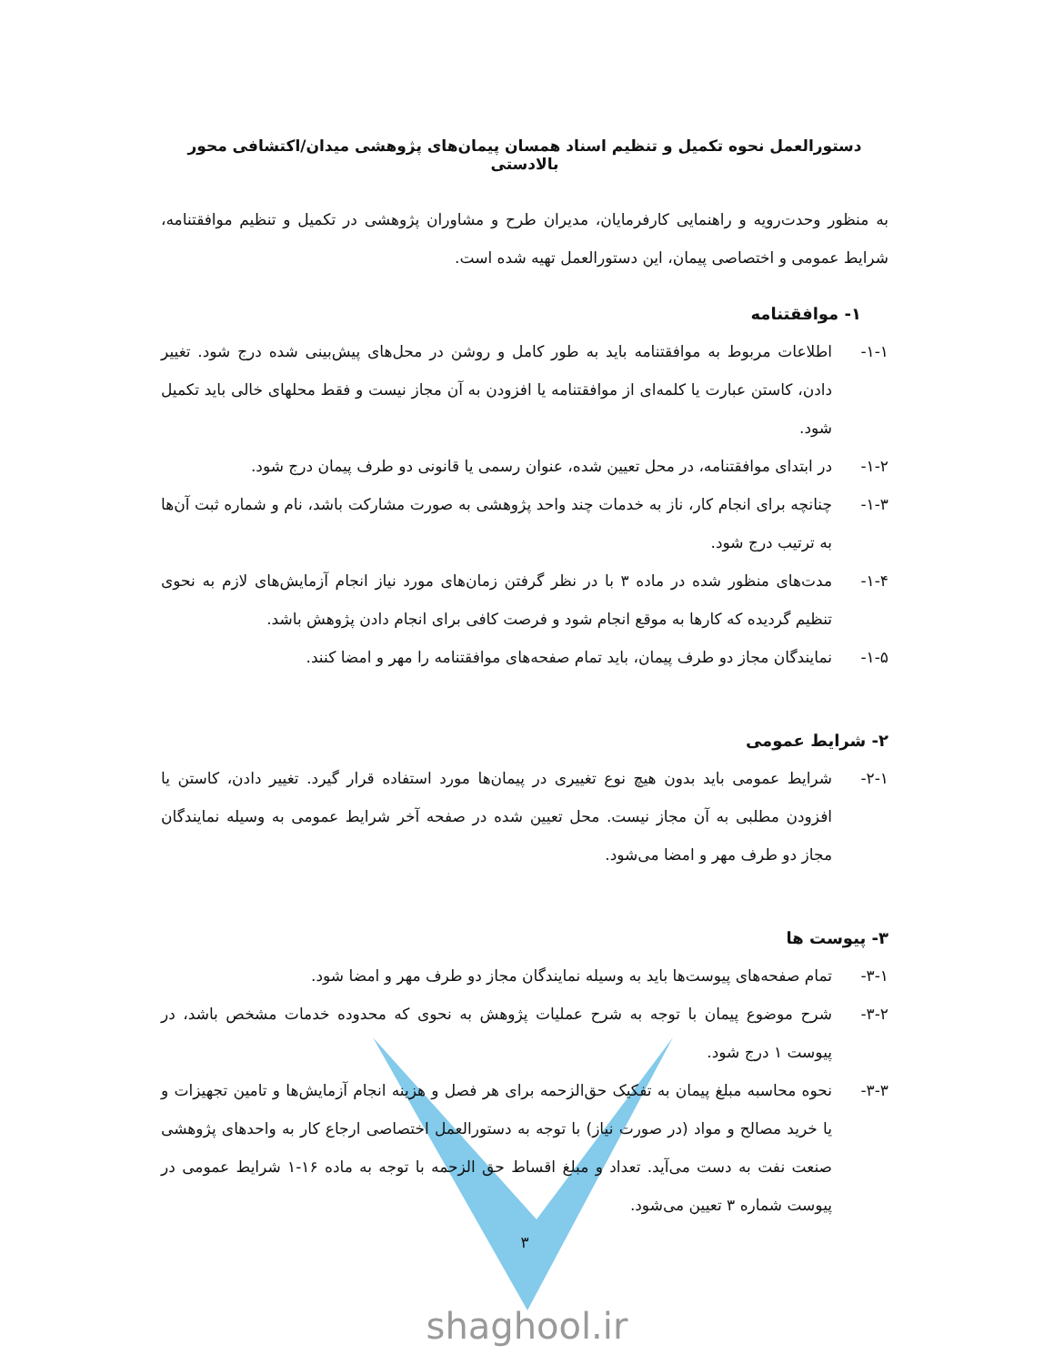دستورالعمل نحوه تکمیل و تنظیم اسناد همسان پیمان‌های پژوهشی میدان/اکتشافی محور بالادستی
به منظور وحدت‌رویه و راهنمایی کارفرمایان، مدیران طرح و مشاوران پژوهشی در تکمیل و تنظیم موافقتنامه، شرایط عمومی و اختصاصی پیمان، این دستورالعمل تهیه شده است.
۱- موافقتنامه
۱-۱- اطلاعات مربوط به موافقتنامه باید به طور کامل و روشن در محل‌های پیش‌بینی شده درج شود. تغییر دادن، کاستن عبارت یا کلمه‌ای از موافقتنامه یا افزودن به آن مجاز نیست و فقط محلهای خالی باید تکمیل شود.
۱-۲- در ابتدای موافقتنامه، در محل تعیین شده، عنوان رسمی یا قانونی دو طرف پیمان درج شود.
۱-۳- چنانچه برای انجام کار، ناز به خدمات چند واحد پژوهشی به صورت مشارکت باشد، نام و شماره ثبت آن‌ها به ترتیب درج شود.
۱-۴- مدت‌های منظور شده در ماده ۳ با در نظر گرفتن زمان‌های مورد نیاز انجام آزمایش‌های لازم به نحوی تنظیم گردیده که کارها به موقع انجام شود و فرصت کافی برای انجام دادن پژوهش باشد.
۱-۵- نمایندگان مجاز دو طرف پیمان، باید تمام صفحه‌های موافقتنامه را مهر و امضا کنند.
۲- شرایط عمومی
۲-۱- شرایط عمومی باید بدون هیچ نوع تغییری در پیمان‌ها مورد استفاده قرار گیرد. تغییر دادن، کاستن یا افزودن مطلبی به آن مجاز نیست. محل تعیین شده در صفحه آخر شرایط عمومی به وسیله نمایندگان مجاز دو طرف مهر و امضا می‌شود.
۳- پیوست ها
۳-۱- تمام صفحه‌های پیوست‌ها باید به وسیله نمایندگان مجاز دو طرف مهر و امضا شود.
۳-۲- شرح موضوع پیمان با توجه به شرح عملیات پژوهش به نحوی که محدوده خدمات مشخص باشد، در پیوست ۱ درج شود.
۳-۳- نحوه محاسبه مبلغ پیمان به تفکیک حق‌الزحمه برای هر فصل و هزینه انجام آزمایش‌ها و تامین تجهیزات و یا خرید مصالح و مواد (در صورت نیاز) با توجه به دستورالعمل اختصاصی ارجاع کار به واحدهای پژوهشی صنعت نفت به دست می‌آید. تعداد و مبلغ اقساط حق الزحمه با توجه به ماده ۱۶-۱ شرایط عمومی در پیوست شماره ۳ تعیین می‌شود.
۳
shaghool.ir